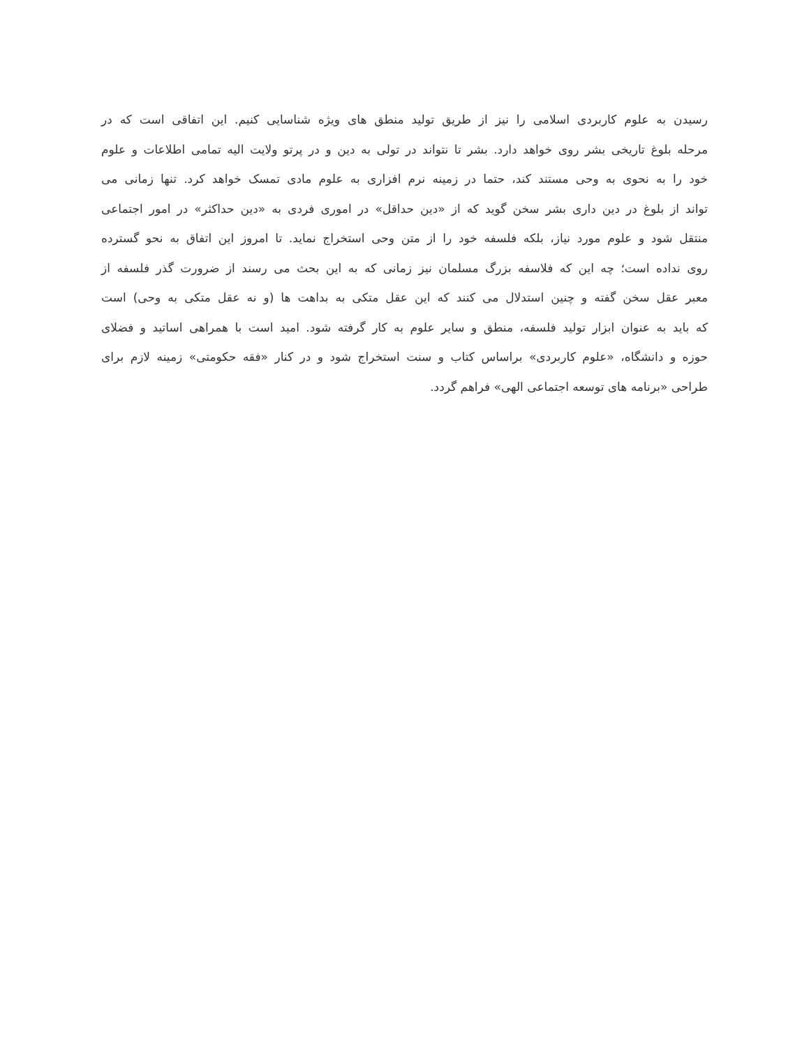رسیدن به علوم کاربردی اسلامی را نیز از طریق تولید منطق های ویژه شناسایی کنیم. این اتفاقی است که در
مرحله بلوغ تاریخی بشر روی خواهد دارد. بشر تا نتواند در تولی به دین و در پرتو ولایت الیه تمامی اطلاعات و علوم
خود را به نحوی به وحی مستند کند، حتما در زمینه نرم افزاری به علوم مادی تمسک خواهد کرد. تنها زمانی می
تواند از بلوغ در دین داری بشر سخن گوید که از «دین حداقل» در اموری فردی به «دین حداکثر» در امور اجتماعی
منتقل شود و علوم مورد نیاز، بلکه فلسفه خود را از متن وحی استخراج نماید. تا امروز این اتفاق به نحو گسترده
روی نداده است؛ چه این که فلاسفه بزرگ مسلمان نیز زمانی که به این بحث می رسند از ضرورت گذر فلسفه از
معبر عقل سخن گفته و چنین استدلال می کنند که این عقل متکی به بداهت ها (و نه عقل متکی به وحی) است
که باید به عنوان ابزار تولید فلسفه، منطق و سایر علوم به کار گرفته شود. امید است با همراهی اساتید و فضلای
حوزه و دانشگاه، «علوم کاربردی» براساس کتاب و سنت استخراج شود و در کنار «فقه حکومتی» زمینه لازم برای
طراحی «برنامه های توسعه اجتماعی الهی» فراهم گردد.